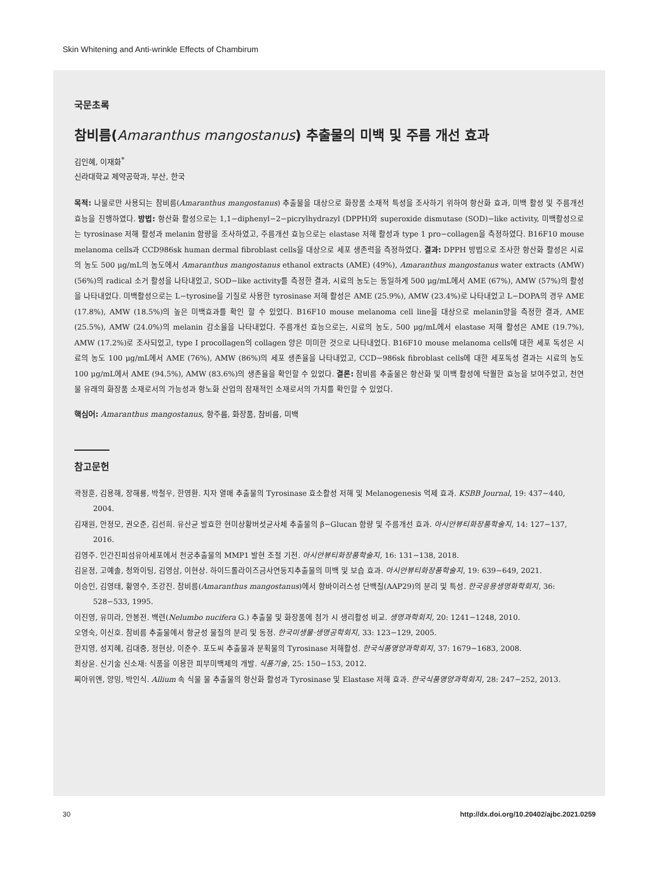Skin Whitening and Anti-wrinkle Effects of Chambirum
국문초록
참비름(Amaranthus mangostanus) 추출물의 미백 및 주름 개선 효과
김인혜, 이재화<sup>*</sup>
신라대학교 제약공학과, 부산, 한국
목적: 나물로만 사용되는 참비름(Amaranthus mangostanus) 추출물을 대상으로 화장품 소재적 특성을 조사하기 위하여 항산화 효과, 미백 활성 및 주름개선 효능을 진행하였다. 방법: 항산화 활성으로는 1,1−diphenyl−2−picrylhydrazyl (DPPH)와 superoxide dismutase (SOD)−like activity, 미백활성으로는 tyrosinase 저해 활성과 melanin 함량을 조사하였고, 주름개선 효능으로는 elastase 저해 활성과 type 1 pro−collagen을 측정하였다. B16F10 mouse melanoma cells과 CCD986sk human dermal fibroblast cells을 대상으로 세포 생존력을 측정하였다. 결과: DPPH 방법으로 조사한 항산화 활성은 시료의 농도 500 μg/mL의 농도에서 Amaranthus mangostanus ethanol extracts (AME) (49%), Amaranthus mangostanus water extracts (AMW) (56%)의 radical 소거 활성을 나타내었고, SOD−like activity를 측정한 결과, 시료의 농도는 동일하게 500 μg/mL에서 AME (67%), AMW (57%)의 활성을 나타내었다. 미백활성으로는 L−tyrosine을 기질로 사용한 tyrosinase 저해 활성은 AME (25.9%), AMW (23.4%)로 나타내었고 L−DOPA의 경우 AME (17.8%), AMW (18.5%)의 높은 미백효과를 확인 할 수 있었다. B16F10 mouse melanoma cell line을 대상으로 melanin양을 측정한 결과, AME (25.5%), AMW (24.0%)의 melanin 감소율을 나타내었다. 주름개선 효능으로는, 시료의 농도, 500 μg/mL에서 elastase 저해 활성은 AME (19.7%), AMW (17.2%)로 조사되었고, type I procollagen의 collagen 양은 미미한 것으로 나타내었다. B16F10 mouse melanoma cells에 대한 세포 독성은 시료의 농도 100 μg/mL에서 AME (76%), AMW (86%)의 세포 생존율을 나타내었고, CCD−986sk fibroblast cells에 대한 세포독성 결과는 시료의 농도 100 μg/mL에서 AME (94.5%), AMW (83.6%)의 생존율을 확인할 수 있었다. 결론: 참비름 추출물은 항산화 및 미백 활성에 탁월한 효능을 보여주었고, 천연물 유래의 화장품 소재로서의 가능성과 항노화 산업의 잠재적인 소재로서의 가치를 확인할 수 있었다.
핵심어: Amaranthus mangostanus, 항주름, 화장품, 참비름, 미백
참고문헌
곽정훈, 김용해, 장해룡, 박철우, 한영환. 치자 열매 추출물의 Tyrosinase 효소활성 저해 및 Melanogenesis 억제 효과. KSBB Journal, 19: 437−440, 2004.
김재원, 안정모, 권오준, 김선희. 유산균 발효한 현미상황버섯균사체 추출물의 β−Glucan 함량 및 주름개선 효과. 아시안뷰티화장품학술지, 14: 127−137, 2016.
김영주. 인간진피섬유아세포에서 천궁추출물의 MMP1 발현 조절 기전. 아시안뷰티화장품학술지, 16: 131−138, 2018.
김윤정, 고예솔, 청와이팅, 김영삼, 이현상. 하이드롤라이즈금사연둥지추출물의 미백 및 보습 효과. 아시안뷰티화장품학술지, 19: 639−649, 2021.
이승인, 김영태, 황영수, 조강진. 참비름(Amaranthus mangostanus)에서 항바이러스성 단백질(AAP29)의 분리 및 특성. 한국응용생명화학회지, 36: 528−533, 1995.
이진영, 유미라, 안봉전. 백련(Nelumbo nucifera G.) 추출물 및 화장품에 첨가 시 생리활성 비교. 생명과학회지, 20: 1241−1248, 2010.
오영숙, 이신호. 참비름 추출물에서 항균성 물질의 분리 및 동정. 한국미생물·생명공학회지, 33: 123−129, 2005.
한지영, 성지혜, 김대중, 정현상, 이준수. 포도씨 추출물과 분획물의 Tyrosinase 저해활성. 한국식품영양과학회지, 37: 1679−1683, 2008.
최상윤. 신기술 신소재: 식품을 이용한 피부미백제의 개발. 식품기술, 25: 150−153, 2012.
찌아위엔, 양밍, 박인식. Allium 속 식물 물 추출물의 항산화 활성과 Tyrosinase 및 Elastase 저해 효과. 한국식품영양과학회지, 28: 247−252, 2013.
30
http://dx.doi.org/10.20402/ajbc.2021.0259